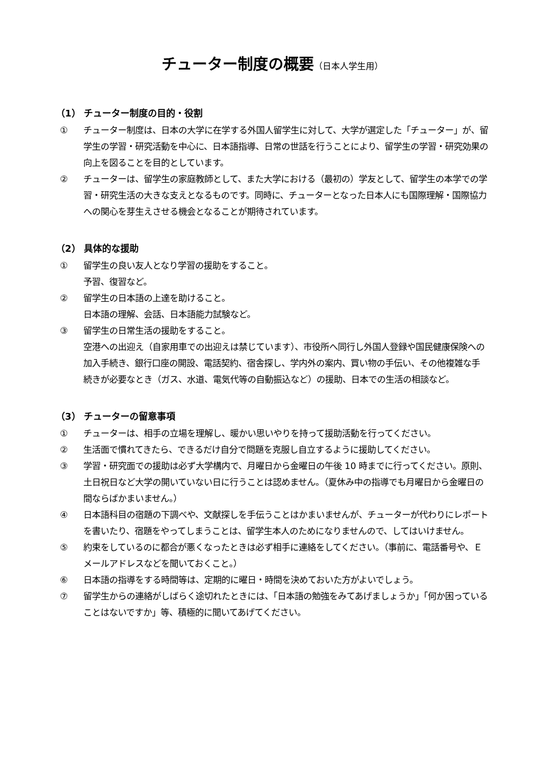チューター制度の概要（日本人学生用）
（1） チューター制度の目的・役割
① チューター制度は、日本の大学に在学する外国人留学生に対して、大学が選定した「チューター」が、留学生の学習・研究活動を中心に、日本語指導、日常の世話を行うことにより、留学生の学習・研究効果の向上を図ることを目的としています。
② チューターは、留学生の家庭教師として、また大学における（最初の）学友として、留学生の本学での学習・研究生活の大きな支えとなるものです。同時に、チューターとなった日本人にも国際理解・国際協力への関心を芽生えさせる機会となることが期待されています。
（2） 具体的な援助
① 留学生の良い友人となり学習の援助をすること。
予習、復習など。
② 留学生の日本語の上達を助けること。
日本語の理解、会話、日本語能力試験など。
③ 留学生の日常生活の援助をすること。
空港への出迎え（自家用車での出迎えは禁じています）、市役所へ同行し外国人登録や国民健康保険への加入手続き、銀行口座の開設、電話契約、宿舎探し、学内外の案内、買い物の手伝い、その他複雑な手続きが必要なとき（ガス、水道、電気代等の自動振込など）の援助、日本での生活の相談など。
（3） チューターの留意事項
① チューターは、相手の立場を理解し、暖かい思いやりを持って援助活動を行ってください。
② 生活面で慣れてきたら、できるだけ自分で問題を克服し自立するように援助してください。
③ 学習・研究面での援助は必ず大学構内で、月曜日から金曜日の午後 10 時までに行ってください。原則、土日祝日など大学の開いていない日に行うことは認めません。（夏休み中の指導でも月曜日から金曜日の間ならばかまいません。）
④ 日本語科目の宿題の下調べや、文献探しを手伝うことはかまいませんが、チューターが代わりにレポートを書いたり、宿題をやってしまうことは、留学生本人のためになりませんので、してはいけません。
⑤ 約束をしているのに都合が悪くなったときは必ず相手に連絡をしてください。（事前に、電話番号や、Ｅメールアドレスなどを聞いておくこと。）
⑥ 日本語の指導をする時間等は、定期的に曜日・時間を決めておいた方がよいでしょう。
⑦ 留学生からの連絡がしばらく途切れたときには、「日本語の勉強をみてあげましょうか」「何か困っていることはないですか」等、積極的に聞いてあげてください。